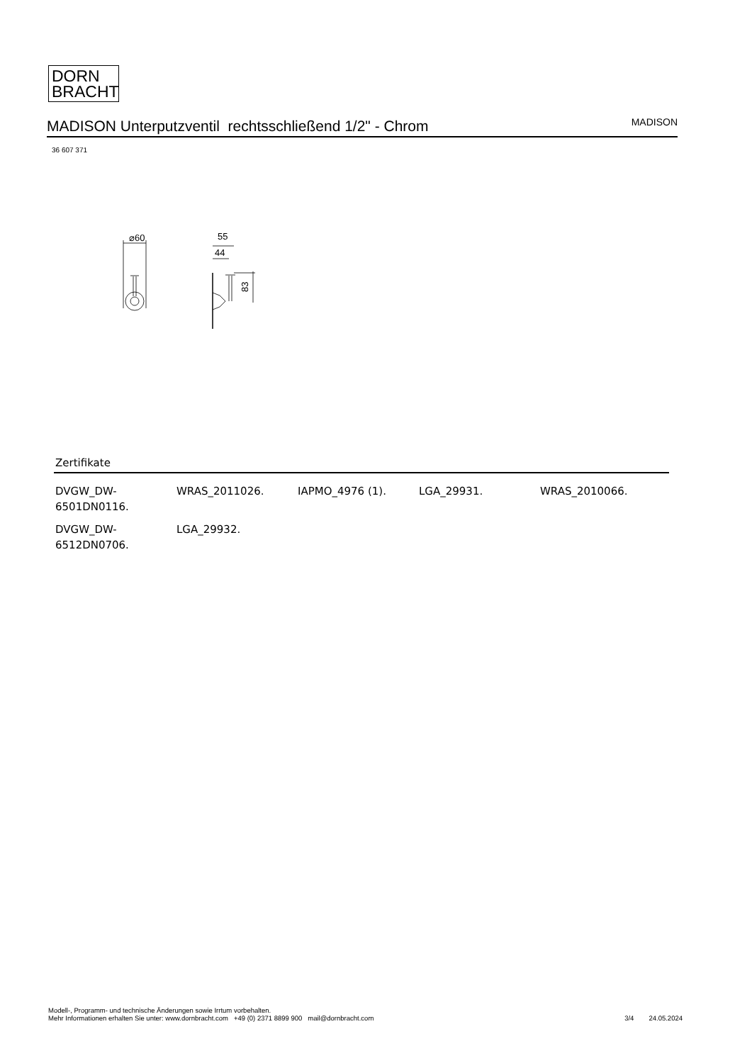DORN
BRACHT
MADISON Unterputzventil rechtsschließend 1/2" - Chrom
MADISON
36 607 371
⌀60
55
44
83
Zertifikate
| DVGW_DW-6501DN0116. | WRAS_2011026. | IAPMO_4976 (1). | LGA_29931. | WRAS_2010066. |
| DVGW_DW-6512DN0706. | LGA_29932. | | | |
Modell-, Programm- und technische Änderungen sowie Irrtum vorbehalten.
Mehr Informationen erhalten Sie unter: www.dornbracht.com +49 (0) 2371 8899 900 mail@dornbracht.com
3/4 24.05.2024